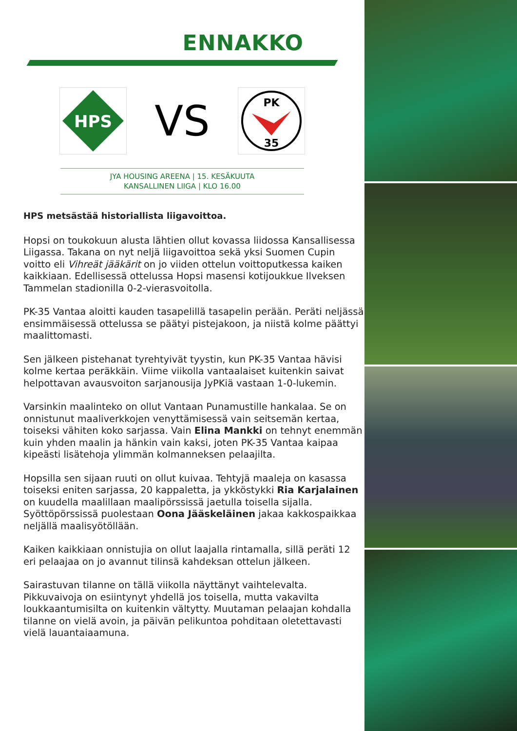ENNAKKO
HPS
VS
PK
35
JYA HOUSING AREENA | 15. KESÄKUUTA
KANSALLINEN LIIGA | KLO 16.00
HPS metsästää historiallista liigavoittoa.
Hopsi on toukokuun alusta lähtien ollut kovassa liidossa Kansallisessa Liigassa. Takana on nyt neljä liigavoittoa sekä yksi Suomen Cupin voitto eli Vihreät jääkärit on jo viiden ottelun voittoputkessa kaiken kaikkiaan. Edellisessä ottelussa Hopsi masensi kotijoukkue Ilveksen Tammelan stadionilla 0-2-vierasvoitolla.
PK-35 Vantaa aloitti kauden tasapelillä tasapelin perään. Peräti neljässä ensimmäisessä ottelussa se päätyi pistejakoon, ja niistä kolme päättyi maalittomasti.
Sen jälkeen pistehanat tyrehtyivät tyystin, kun PK-35 Vantaa hävisi kolme kertaa peräkkäin. Viime viikolla vantaalaiset kuitenkin saivat helpottavan avausvoiton sarjanousija JyPKiä vastaan 1-0-lukemin.
Varsinkin maalinteko on ollut Vantaan Punamustille hankalaa. Se on onnistunut maaliverkkojen venyttämisessä vain seitsemän kertaa, toiseksi vähiten koko sarjassa. Vain Elina Mankki on tehnyt enemmän kuin yhden maalin ja hänkin vain kaksi, joten PK-35 Vantaa kaipaa kipeästi lisätehoja ylimmän kolmanneksen pelaajilta.
Hopsilla sen sijaan ruuti on ollut kuivaa. Tehtyjä maaleja on kasassa toiseksi eniten sarjassa, 20 kappaletta, ja ykköstykki Ria Karjalainen on kuudella maalillaan maalipörssissä jaetulla toisella sijalla. Syöttöpörssissä puolestaan Oona Jääskeläinen jakaa kakkospaikkaa neljällä maalisyötöllään.
Kaiken kaikkiaan onnistujia on ollut laajalla rintamalla, sillä peräti 12 eri pelaajaa on jo avannut tilinsä kahdeksan ottelun jälkeen.
Sairastuvan tilanne on tällä viikolla näyttänyt vaihtelevalta. Pikkuvaivoja on esiintynyt yhdellä jos toisella, mutta vakavilta loukkaantumisilta on kuitenkin vältytty. Muutaman pelaajan kohdalla tilanne on vielä avoin, ja päivän pelikuntoa pohditaan oletettavasti vielä lauantaiaamuna.